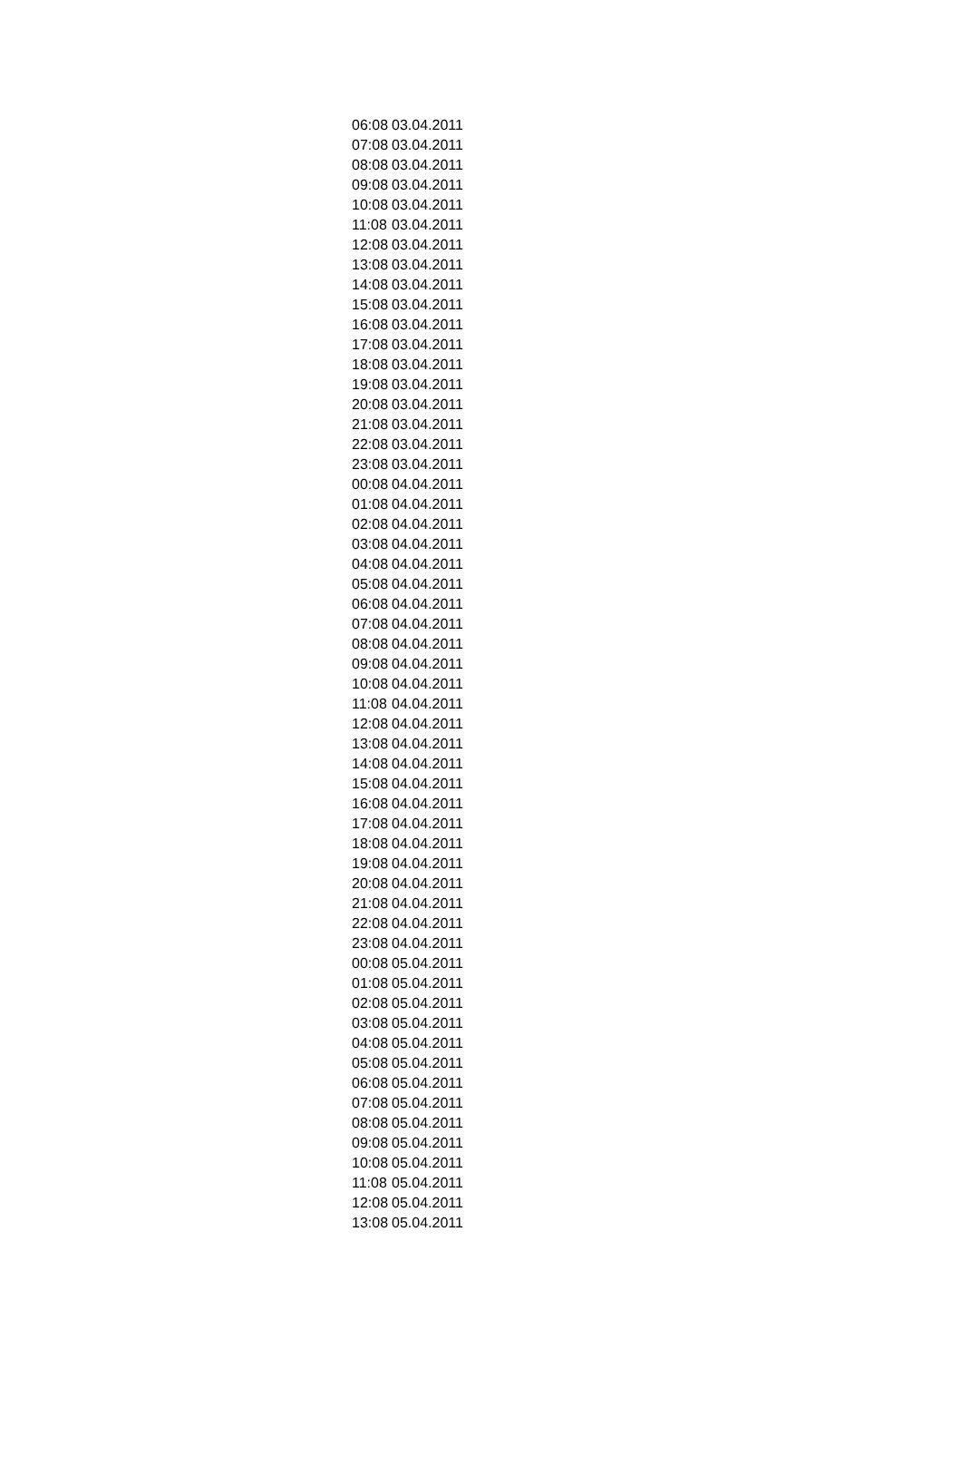| 06:08 | 03.04.2011 |
| 07:08 | 03.04.2011 |
| 08:08 | 03.04.2011 |
| 09:08 | 03.04.2011 |
| 10:08 | 03.04.2011 |
| 11:08 | 03.04.2011 |
| 12:08 | 03.04.2011 |
| 13:08 | 03.04.2011 |
| 14:08 | 03.04.2011 |
| 15:08 | 03.04.2011 |
| 16:08 | 03.04.2011 |
| 17:08 | 03.04.2011 |
| 18:08 | 03.04.2011 |
| 19:08 | 03.04.2011 |
| 20:08 | 03.04.2011 |
| 21:08 | 03.04.2011 |
| 22:08 | 03.04.2011 |
| 23:08 | 03.04.2011 |
| 00:08 | 04.04.2011 |
| 01:08 | 04.04.2011 |
| 02:08 | 04.04.2011 |
| 03:08 | 04.04.2011 |
| 04:08 | 04.04.2011 |
| 05:08 | 04.04.2011 |
| 06:08 | 04.04.2011 |
| 07:08 | 04.04.2011 |
| 08:08 | 04.04.2011 |
| 09:08 | 04.04.2011 |
| 10:08 | 04.04.2011 |
| 11:08 | 04.04.2011 |
| 12:08 | 04.04.2011 |
| 13:08 | 04.04.2011 |
| 14:08 | 04.04.2011 |
| 15:08 | 04.04.2011 |
| 16:08 | 04.04.2011 |
| 17:08 | 04.04.2011 |
| 18:08 | 04.04.2011 |
| 19:08 | 04.04.2011 |
| 20:08 | 04.04.2011 |
| 21:08 | 04.04.2011 |
| 22:08 | 04.04.2011 |
| 23:08 | 04.04.2011 |
| 00:08 | 05.04.2011 |
| 01:08 | 05.04.2011 |
| 02:08 | 05.04.2011 |
| 03:08 | 05.04.2011 |
| 04:08 | 05.04.2011 |
| 05:08 | 05.04.2011 |
| 06:08 | 05.04.2011 |
| 07:08 | 05.04.2011 |
| 08:08 | 05.04.2011 |
| 09:08 | 05.04.2011 |
| 10:08 | 05.04.2011 |
| 11:08 | 05.04.2011 |
| 12:08 | 05.04.2011 |
| 13:08 | 05.04.2011 |